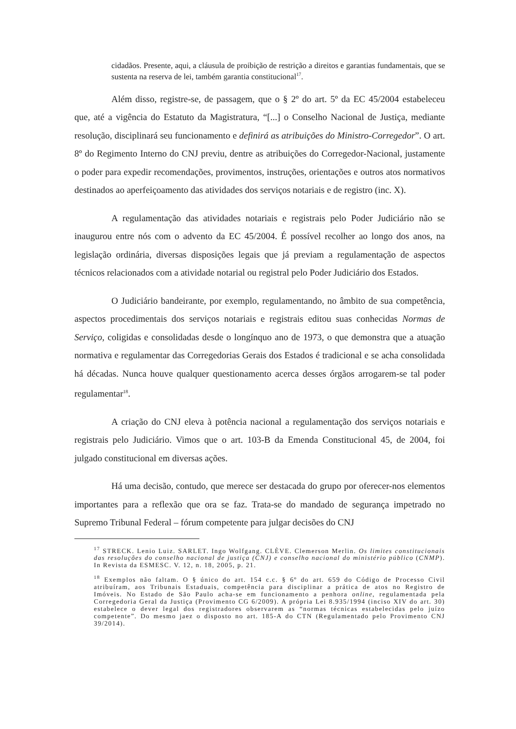cidadãos. Presente, aqui, a cláusula de proibição de restrição a direitos e garantias fundamentais, que se sustenta na reserva de lei, também garantia constitucional<sup>17</sup>.
Além disso, registre-se, de passagem, que o § 2º do art. 5º da EC 45/2004 estabeleceu que, até a vigência do Estatuto da Magistratura, “[...] o Conselho Nacional de Justiça, mediante resolução, disciplinará seu funcionamento e definirá as atribuições do Ministro-Corregedor”. O art. 8º do Regimento Interno do CNJ previu, dentre as atribuições do Corregedor-Nacional, justamente o poder para expedir recomendações, provimentos, instruções, orientações e outros atos normativos destinados ao aperfeiçoamento das atividades dos serviços notariais e de registro (inc. X).
A regulamentação das atividades notariais e registrais pelo Poder Judiciário não se inaugurou entre nós com o advento da EC 45/2004. É possível recolher ao longo dos anos, na legislação ordinária, diversas disposições legais que já previam a regulamentação de aspectos técnicos relacionados com a atividade notarial ou registral pelo Poder Judiciário dos Estados.
O Judiciário bandeirante, por exemplo, regulamentando, no âmbito de sua competência, aspectos procedimentais dos serviços notariais e registrais editou suas conhecidas Normas de Serviço, coligidas e consolidadas desde o longínquo ano de 1973, o que demonstra que a atuação normativa e regulamentar das Corregedorias Gerais dos Estados é tradicional e se acha consolidada há décadas. Nunca houve qualquer questionamento acerca desses órgãos arrogarem-se tal poder regulamentar<sup>18</sup>.
A criação do CNJ eleva à potência nacional a regulamentação dos serviços notariais e registrais pelo Judiciário. Vimos que o art. 103-B da Emenda Constitucional 45, de 2004, foi julgado constitucional em diversas ações.
Há uma decisão, contudo, que merece ser destacada do grupo por oferecer-nos elementos importantes para a reflexão que ora se faz. Trata-se do mandado de segurança impetrado no Supremo Tribunal Federal – fórum competente para julgar decisões do CNJ
<sup>17</sup> STRECK. Lenio Luiz. SARLET. Ingo Wolfgang. CLÈVE. Clemerson Merlin. Os limites constitucionais das resoluções do conselho nacional de justiça (CNJ) e conselho nacional do ministério público (CNMP). In Revista da ESMESC. V. 12, n. 18, 2005, p. 21.
<sup>18</sup> Exemplos não faltam. O § único do art. 154 c.c. § 6º do art. 659 do Código de Processo Civil atribuíram, aos Tribunais Estaduais, competência para disciplinar a prática de atos no Registro de Imóveis. No Estado de São Paulo acha-se em funcionamento a penhora online, regulamentada pela Corregedoria Geral da Justiça (Provimento CG 6/2009). A própria Lei 8.935/1994 (inciso XIV do art. 30) estabelece o dever legal dos registradores observarem as “normas técnicas estabelecidas pelo juízo competente”. Do mesmo jaez o disposto no art. 185-A do CTN (Regulamentado pelo Provimento CNJ 39/2014).